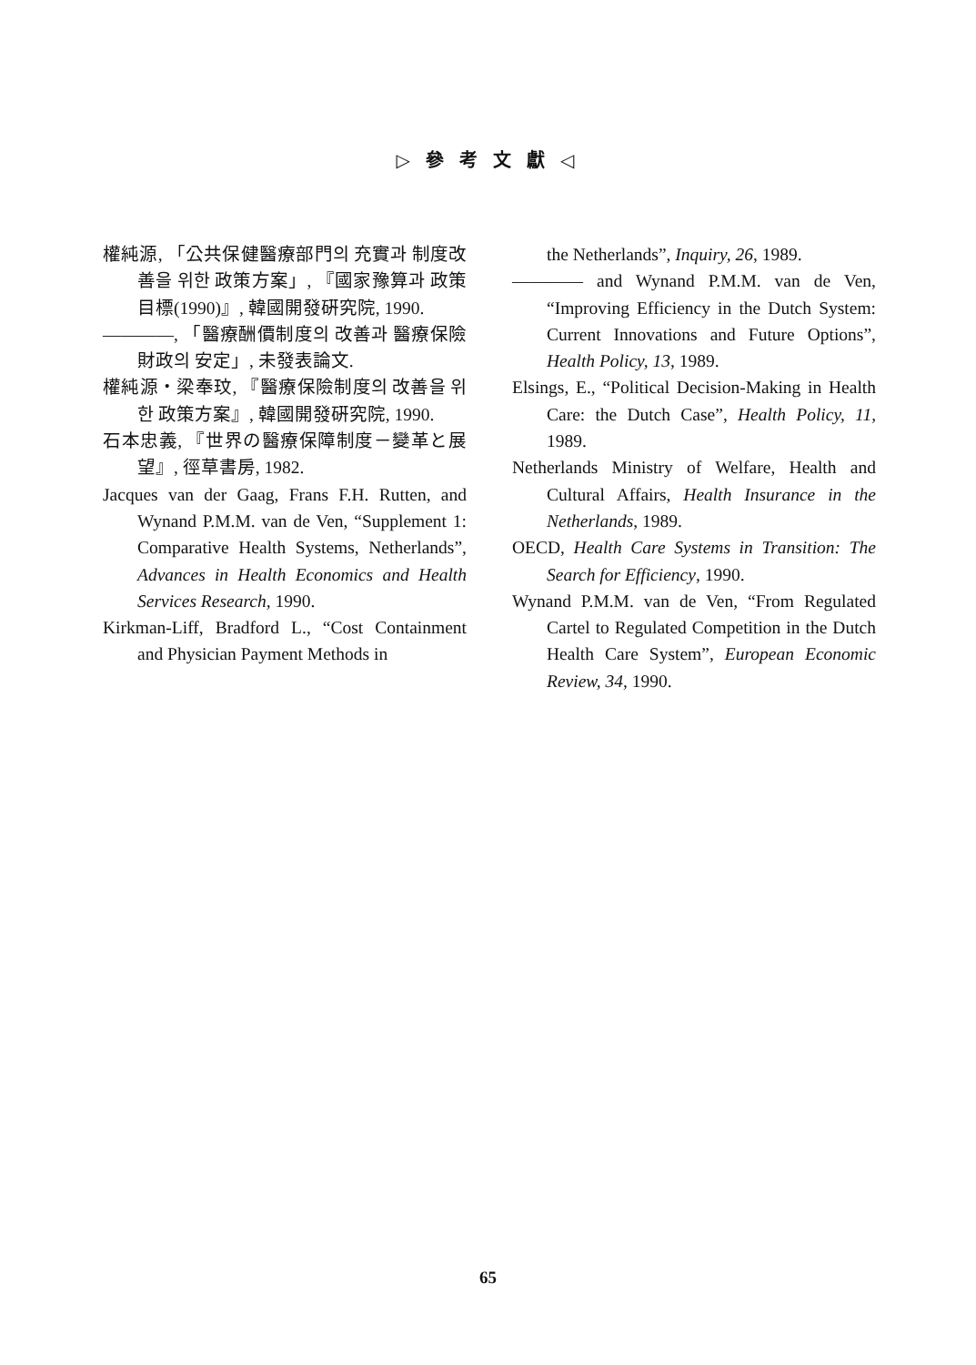▷ 參 考 文 獻 ◁
權純源, 「公共保健醫療部門의 充實과 制度改善을 위한 政策方案」, 『國家豫算과 政策目標(1990)』, 韓國開發硏究院, 1990.
————, 「醫療酬價制度의 改善과 醫療保險財政의 安定」, 未發表論文.
權純源・梁奉玟, 『醫療保險制度의 改善을 위한 政策方案』, 韓國開發硏究院, 1990.
石本忠義, 『世界の醫療保障制度－變革と展望』, 徑草書房, 1982.
Jacques van der Gaag, Frans F.H. Rutten, and Wynand P.M.M. van de Ven, “Supplement 1: Comparative Health Systems, Netherlands”, Advances in Health Economics and Health Services Research, 1990.
Kirkman-Liff, Bradford L., “Cost Containment and Physician Payment Methods in
the Netherlands”, Inquiry, 26, 1989.
———— and Wynand P.M.M. van de Ven, “Improving Efficiency in the Dutch System: Current Innovations and Future Options”, Health Policy, 13, 1989.
Elsings, E., “Political Decision-Making in Health Care: the Dutch Case”, Health Policy, 11, 1989.
Netherlands Ministry of Welfare, Health and Cultural Affairs, Health Insurance in the Netherlands, 1989.
OECD, Health Care Systems in Transition: The Search for Efficiency, 1990.
Wynand P.M.M. van de Ven, “From Regulated Cartel to Regulated Competition in the Dutch Health Care System”, European Economic Review, 34, 1990.
65